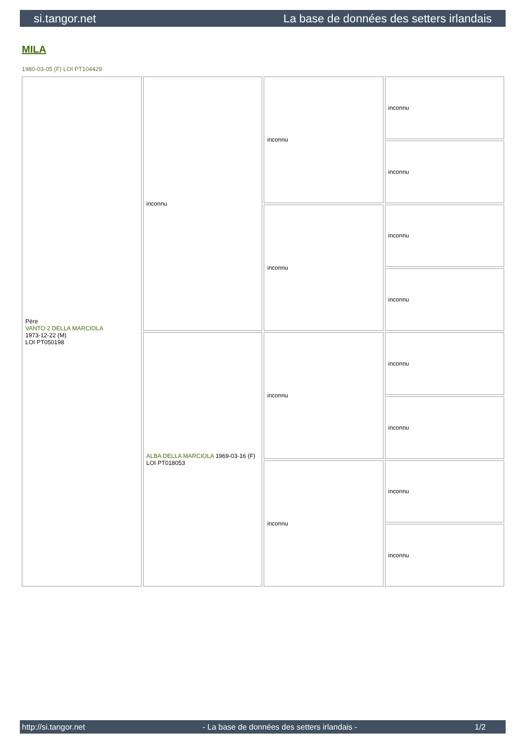si.tangor.net La base de données des setters irlandais
MILA
1980-03-05 (F) LOI PT104429
| Père VANTO 2 DELLA MARCIOLA 1973-12-22 (M) LOI PT050198 | inconnu | inconnu | inconnu |
| | | | inconnu |
| | | inconnu | inconnu |
| | | | inconnu |
| | ALBA DELLA MARCIOLA 1969-03-16 (F) LOI PT018053 | inconnu | inconnu |
| | | | inconnu |
| | | inconnu | inconnu |
| | | | inconnu |
http://si.tangor.net - La base de données des setters irlandais - 1/2